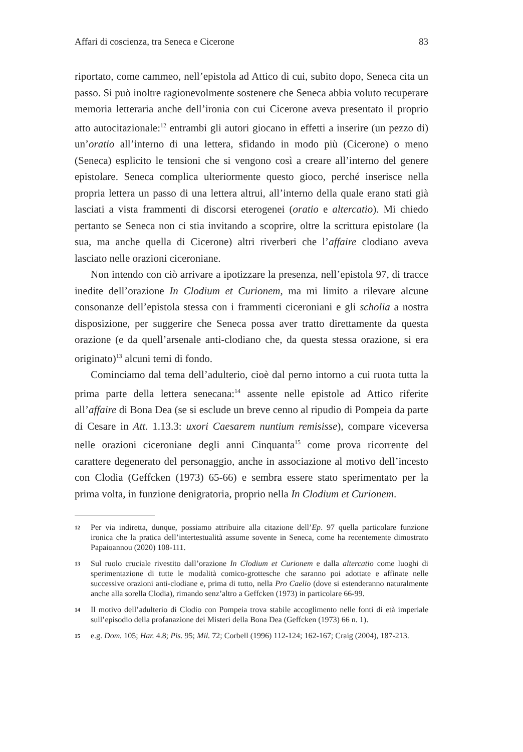Affari di coscienza, tra Seneca e Cicerone 83
riportato, come cammeo, nell’epistola ad Attico di cui, subito dopo, Seneca cita un passo. Si può inoltre ragionevolmente sostenere che Seneca abbia voluto recuperare memoria letteraria anche dell’ironia con cui Cicerone aveva presentato il proprio atto autocitazionale:<sup>12</sup> entrambi gli autori giocano in effetti a inserire (un pezzo di) un’oratio all’interno di una lettera, sfidando in modo più (Cicerone) o meno (Seneca) esplicito le tensioni che si vengono così a creare all’interno del genere epistolare. Seneca complica ulteriormente questo gioco, perché inserisce nella propria lettera un passo di una lettera altrui, all’interno della quale erano stati già lasciati a vista frammenti di discorsi eterogenei (oratio e altercatio). Mi chiedo pertanto se Seneca non ci stia invitando a scoprire, oltre la scrittura epistolare (la sua, ma anche quella di Cicerone) altri riverberi che l’affaire clodiano aveva lasciato nelle orazioni ciceroniane.
Non intendo con ciò arrivare a ipotizzare la presenza, nell’epistola 97, di tracce inedite dell’orazione In Clodium et Curionem, ma mi limito a rilevare alcune consonanze dell’epistola stessa con i frammenti ciceroniani e gli scholia a nostra disposizione, per suggerire che Seneca possa aver tratto direttamente da questa orazione (e da quell’arsenale anti-clodiano che, da questa stessa orazione, si era originato)<sup>13</sup> alcuni temi di fondo.
Cominciamo dal tema dell’adulterio, cioè dal perno intorno a cui ruota tutta la prima parte della lettera senecana:<sup>14</sup> assente nelle epistole ad Attico riferite all’affaire di Bona Dea (se si esclude un breve cenno al ripudio di Pompeia da parte di Cesare in Att. 1.13.3: uxori Caesarem nuntium remisisse), compare viceversa nelle orazioni ciceroniane degli anni Cinquanta<sup>15</sup> come prova ricorrente del carattere degenerato del personaggio, anche in associazione al motivo dell’incesto con Clodia (Geffcken (1973) 65-66) e sembra essere stato sperimentato per la prima volta, in funzione denigratoria, proprio nella In Clodium et Curionem.
12
Per via indiretta, dunque, possiamo attribuire alla citazione dell’Ep. 97 quella particolare funzione ironica che la pratica dell’intertestualità assume sovente in Seneca, come ha recentemente dimostrato Papaioannou (2020) 108-111.
13
Sul ruolo cruciale rivestito dall’orazione In Clodium et Curionem e dalla altercatio come luoghi di sperimentazione di tutte le modalità comico-grottesche che saranno poi adottate e affinate nelle successive orazioni anti-clodiane e, prima di tutto, nella Pro Caelio (dove si estenderanno naturalmente anche alla sorella Clodia), rimando senz’altro a Geffcken (1973) in particolare 66-99.
14
Il motivo dell’adulterio di Clodio con Pompeia trova stabile accoglimento nelle fonti di età imperiale sull’episodio della profanazione dei Misteri della Bona Dea (Geffcken (1973) 66 n. 1).
15
e.g. Dom. 105; Har. 4.8; Pis. 95; Mil. 72; Corbell (1996) 112-124; 162-167; Craig (2004), 187-213.